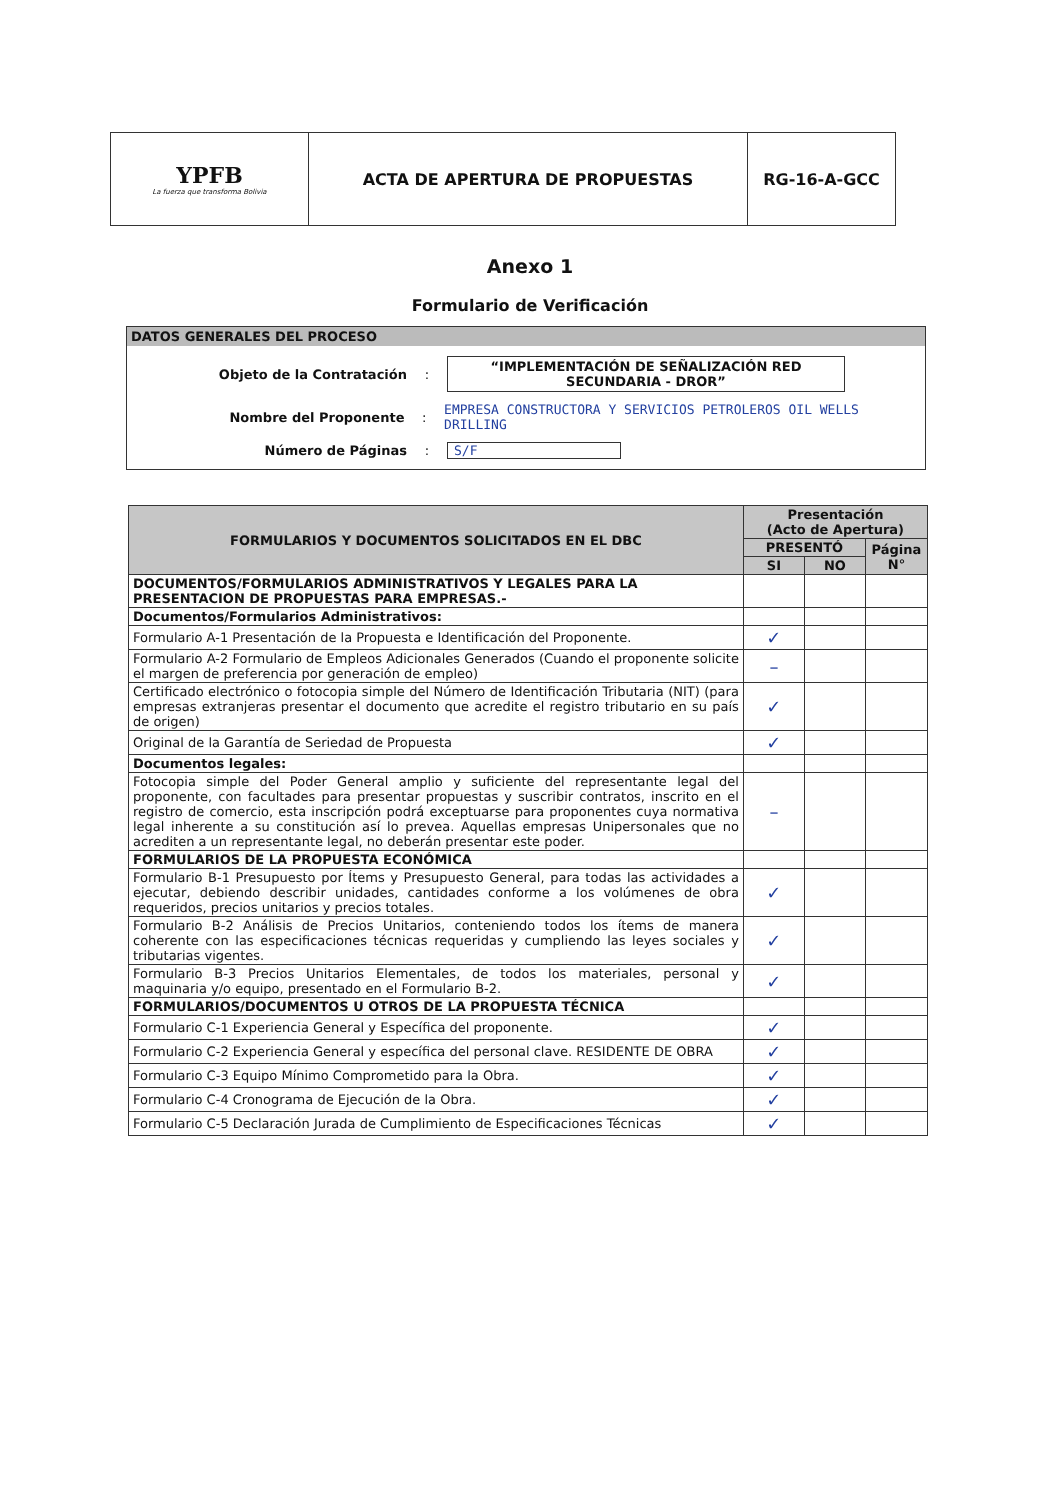| YPFB La fuerza que transforma Bolivia | ACTA DE APERTURA DE PROPUESTAS | RG-16-A-GCC |
Anexo 1
Formulario de Verificación
DATOS GENERALES DEL PROCESO
Objeto de la Contratación: “IMPLEMENTACIÓN DE SEÑALIZACIÓN RED SECUNDARIA - DROR”
Nombre del Proponente: EMPRESA CONSTRUCTORA Y SERVICIOS PETROLEROS OIL WELLS DRILLING
Número de Páginas: S/F
| FORMULARIOS Y DOCUMENTOS SOLICITADOS EN EL DBC | Presentación (Acto de Apertura) | | |
| --- | --- | --- | --- |
| | PRESENTÓ | | Página N° |
| | SI | NO | |
| DOCUMENTOS/FORMULARIOS ADMINISTRATIVOS Y LEGALES PARA LA PRESENTACION DE PROPUESTAS PARA EMPRESAS.- | | | |
| Documentos/Formularios Administrativos: | | | |
| Formulario A-1 Presentación de la Propuesta e Identificación del Proponente. | ✓ | | |
| Formulario A-2 Formulario de Empleos Adicionales Generados (Cuando el proponente solicite el margen de preferencia por generación de empleo) | – | | |
| Certificado electrónico o fotocopia simple del Número de Identificación Tributaria (NIT) (para empresas extranjeras presentar el documento que acredite el registro tributario en su país de origen) | ✓ | | |
| Original de la Garantía de Seriedad de Propuesta | ✓ | | |
| Documentos legales: | | | |
| Fotocopia simple del Poder General amplio y suficiente del representante legal del proponente, con facultades para presentar propuestas y suscribir contratos, inscrito en el registro de comercio, esta inscripción podrá exceptuarse para proponentes cuya normativa legal inherente a su constitución así lo prevea. Aquellas empresas Unipersonales que no acrediten a un representante legal, no deberán presentar este poder. | – | | |
| FORMULARIOS DE LA PROPUESTA ECONÓMICA | | | |
| Formulario B-1 Presupuesto por Ítems y Presupuesto General, para todas las actividades a ejecutar, debiendo describir unidades, cantidades conforme a los volúmenes de obra requeridos, precios unitarios y precios totales. | ✓ | | |
| Formulario B-2 Análisis de Precios Unitarios, conteniendo todos los ítems de manera coherente con las especificaciones técnicas requeridas y cumpliendo las leyes sociales y tributarias vigentes. | ✓ | | |
| Formulario B-3 Precios Unitarios Elementales, de todos los materiales, personal y maquinaria y/o equipo, presentado en el Formulario B-2. | ✓ | | |
| FORMULARIOS/DOCUMENTOS U OTROS DE LA PROPUESTA TÉCNICA | | | |
| Formulario C-1 Experiencia General y Específica del proponente. | ✓ | | |
| Formulario C-2 Experiencia General y específica del personal clave. RESIDENTE DE OBRA | ✓ | | |
| Formulario C-3 Equipo Mínimo Comprometido para la Obra. | ✓ | | |
| Formulario C-4 Cronograma de Ejecución de la Obra. | ✓ | | |
| Formulario C-5 Declaración Jurada de Cumplimiento de Especificaciones Técnicas | ✓ | | |